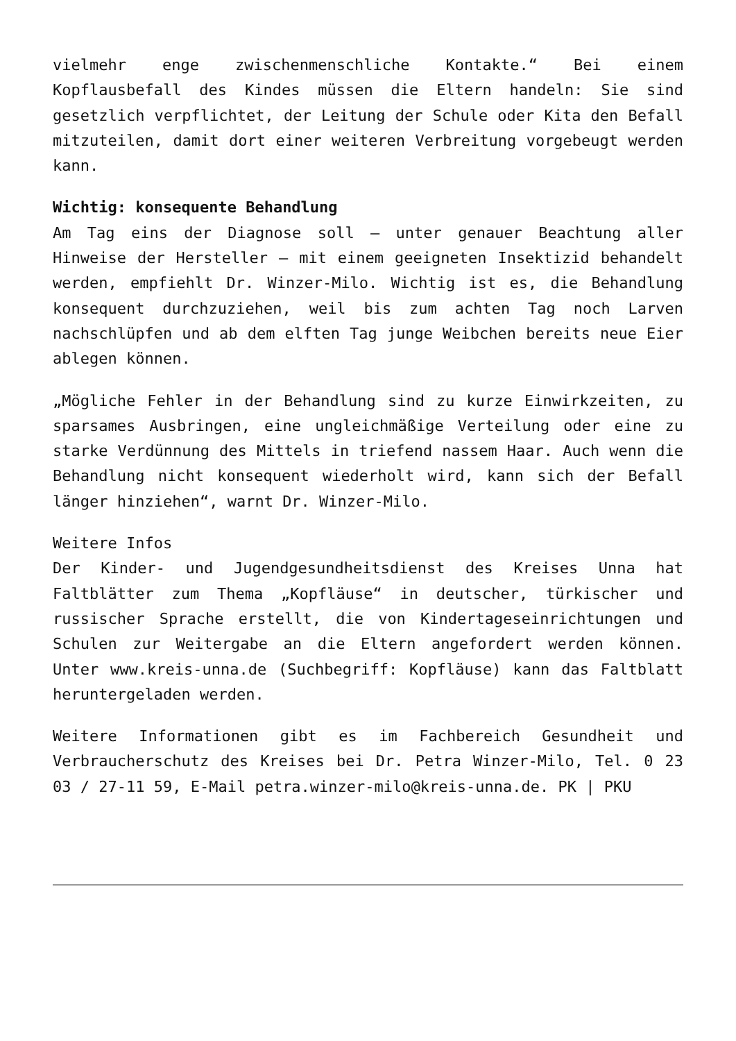vielmehr enge zwischenmenschliche Kontakte.“ Bei einem Kopflausbefall des Kindes müssen die Eltern handeln: Sie sind gesetzlich verpflichtet, der Leitung der Schule oder Kita den Befall mitzuteilen, damit dort einer weiteren Verbreitung vorgebeugt werden kann.
Wichtig: konsequente Behandlung
Am Tag eins der Diagnose soll – unter genauer Beachtung aller Hinweise der Hersteller – mit einem geeigneten Insektizid behandelt werden, empfiehlt Dr. Winzer-Milo. Wichtig ist es, die Behandlung konsequent durchzuziehen, weil bis zum achten Tag noch Larven nachschlüpfen und ab dem elften Tag junge Weibchen bereits neue Eier ablegen können.
„Mögliche Fehler in der Behandlung sind zu kurze Einwirkzeiten, zu sparsames Ausbringen, eine ungleichmäßige Verteilung oder eine zu starke Verdünnung des Mittels in triefend nassem Haar. Auch wenn die Behandlung nicht konsequent wiederholt wird, kann sich der Befall länger hinziehen“, warnt Dr. Winzer-Milo.
Weitere Infos
Der Kinder- und Jugendgesundheitsdienst des Kreises Unna hat Faltblätter zum Thema „Kopfläuse“ in deutscher, türkischer und russischer Sprache erstellt, die von Kindertageseinrichtungen und Schulen zur Weitergabe an die Eltern angefordert werden können. Unter www.kreis-unna.de (Suchbegriff: Kopfläuse) kann das Faltblatt heruntergeladen werden.
Weitere Informationen gibt es im Fachbereich Gesundheit und Verbraucherschutz des Kreises bei Dr. Petra Winzer-Milo, Tel. 0 23 03 / 27-11 59, E-Mail petra.winzer-milo@kreis-unna.de. PK | PKU